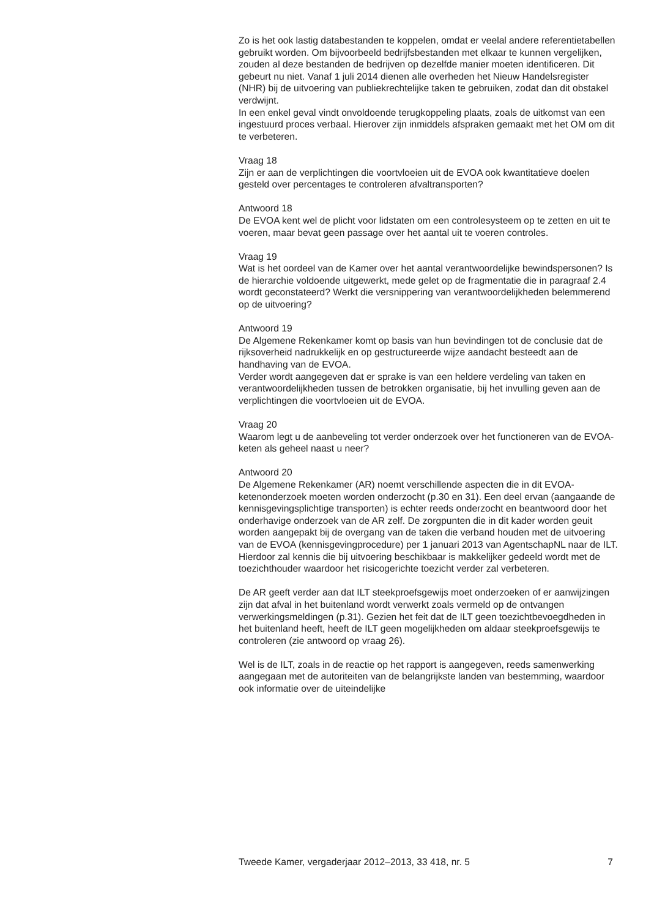Zo is het ook lastig databestanden te koppelen, omdat er veelal andere referentietabellen gebruikt worden. Om bijvoorbeeld bedrijfsbestanden met elkaar te kunnen vergelijken, zouden al deze bestanden de bedrijven op dezelfde manier moeten identificeren. Dit gebeurt nu niet. Vanaf 1 juli 2014 dienen alle overheden het Nieuw Handelsregister (NHR) bij de uitvoering van publiekrechtelijke taken te gebruiken, zodat dan dit obstakel verdwijnt.
In een enkel geval vindt onvoldoende terugkoppeling plaats, zoals de uitkomst van een ingestuurd proces verbaal. Hierover zijn inmiddels afspraken gemaakt met het OM om dit te verbeteren.
Vraag 18
Zijn er aan de verplichtingen die voortvloeien uit de EVOA ook kwantitatieve doelen gesteld over percentages te controleren afvaltransporten?
Antwoord 18
De EVOA kent wel de plicht voor lidstaten om een controlesysteem op te zetten en uit te voeren, maar bevat geen passage over het aantal uit te voeren controles.
Vraag 19
Wat is het oordeel van de Kamer over het aantal verantwoordelijke bewindspersonen? Is de hierarchie voldoende uitgewerkt, mede gelet op de fragmentatie die in paragraaf 2.4 wordt geconstateerd? Werkt die versnippering van verantwoordelijkheden belemmerend op de uitvoering?
Antwoord 19
De Algemene Rekenkamer komt op basis van hun bevindingen tot de conclusie dat de rijksoverheid nadrukkelijk en op gestructureerde wijze aandacht besteedt aan de handhaving van de EVOA.
Verder wordt aangegeven dat er sprake is van een heldere verdeling van taken en verantwoordelijkheden tussen de betrokken organisatie, bij het invulling geven aan de verplichtingen die voortvloeien uit de EVOA.
Vraag 20
Waarom legt u de aanbeveling tot verder onderzoek over het functioneren van de EVOA-keten als geheel naast u neer?
Antwoord 20
De Algemene Rekenkamer (AR) noemt verschillende aspecten die in dit EVOA-ketenonderzoek moeten worden onderzocht (p.30 en 31). Een deel ervan (aangaande de kennisgevingsplichtige transporten) is echter reeds onderzocht en beantwoord door het onderhavige onderzoek van de AR zelf. De zorgpunten die in dit kader worden geuit worden aangepakt bij de overgang van de taken die verband houden met de uitvoering van de EVOA (kennisgevingprocedure) per 1 januari 2013 van AgentschapNL naar de ILT. Hierdoor zal kennis die bij uitvoering beschikbaar is makkelijker gedeeld wordt met de toezichthouder waardoor het risicogerichte toezicht verder zal verbeteren.
De AR geeft verder aan dat ILT steekproefsgewijs moet onderzoeken of er aanwijzingen zijn dat afval in het buitenland wordt verwerkt zoals vermeld op de ontvangen verwerkingsmeldingen (p.31). Gezien het feit dat de ILT geen toezichtbevoegdheden in het buitenland heeft, heeft de ILT geen mogelijkheden om aldaar steekproefsgewijs te controleren (zie antwoord op vraag 26).
Wel is de ILT, zoals in de reactie op het rapport is aangegeven, reeds samenwerking aangegaan met de autoriteiten van de belangrijkste landen van bestemming, waardoor ook informatie over de uiteindelijke
Tweede Kamer, vergaderjaar 2012–2013, 33 418, nr. 5 7